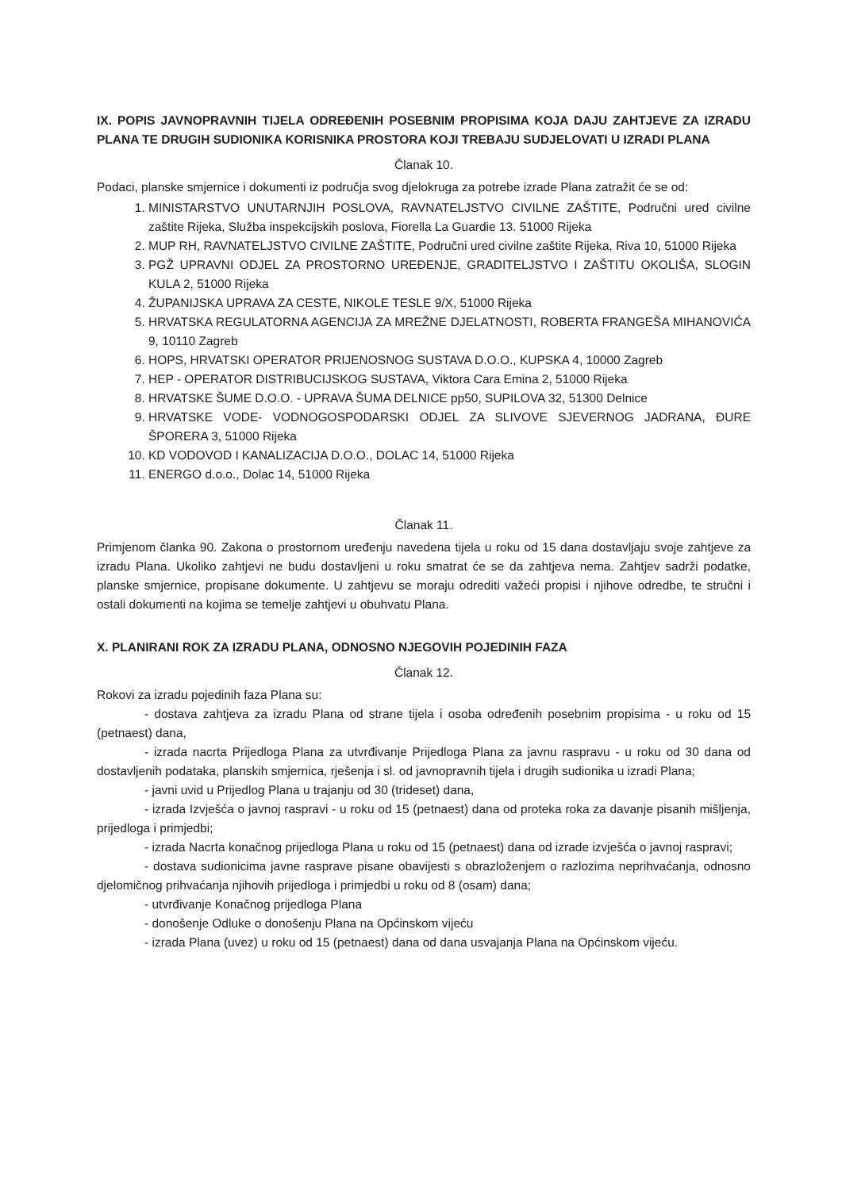IX. POPIS JAVNOPRAVNIH TIJELA ODREĐENIH POSEBNIM PROPISIMA KOJA DAJU ZAHTJEVE ZA IZRADU PLANA TE DRUGIH SUDIONIKA KORISNIKA PROSTORA KOJI TREBAJU SUDJELOVATI U IZRADI PLANA
Članak 10.
Podaci, planske smjernice i dokumenti iz područja svog djelokruga za potrebe izrade Plana zatražit će se od:
1. MINISTARSTVO UNUTARNJIH POSLOVA, RAVNATELJSTVO CIVILNE ZAŠTITE, Područni ured civilne zaštite Rijeka, Služba inspekcijskih poslova, Fiorella La Guardie 13. 51000 Rijeka
2. MUP RH, RAVNATELJSTVO CIVILNE ZAŠTITE, Područni ured civilne zaštite Rijeka, Riva 10, 51000 Rijeka
3. PGŽ UPRAVNI ODJEL ZA PROSTORNO UREĐENJE, GRADITELJSTVO I ZAŠTITU OKOLIŠA, SLOGIN KULA 2, 51000 Rijeka
4. ŽUPANIJSKA UPRAVA ZA CESTE, NIKOLE TESLE 9/X, 51000 Rijeka
5. HRVATSKA REGULATORNA AGENCIJA ZA MREŽNE DJELATNOSTI, ROBERTA FRANGEŠA MIHANOVIĆA 9, 10110 Zagreb
6. HOPS, HRVATSKI OPERATOR PRIJENOSNOG SUSTAVA D.O.O., KUPSKA 4, 10000 Zagreb
7. HEP - OPERATOR DISTRIBUCIJSKOG SUSTAVA, Viktora Cara Emina 2, 51000 Rijeka
8. HRVATSKE ŠUME D.O.O. - UPRAVA ŠUMA DELNICE pp50, SUPILOVA 32, 51300 Delnice
9. HRVATSKE VODE- VODNOGOSPODARSKI ODJEL ZA SLIVOVE SJEVERNOG JADRANA, ĐURE ŠPORERA 3, 51000 Rijeka
10. KD VODOVOD I KANALIZACIJA D.O.O., DOLAC 14, 51000 Rijeka
11. ENERGO d.o.o., Dolac 14, 51000 Rijeka
Članak 11.
Primjenom članka 90. Zakona o prostornom uređenju navedena tijela u roku od 15 dana dostavljaju svoje zahtjeve za izradu Plana. Ukoliko zahtjevi ne budu dostavljeni u roku smatrat će se da zahtjeva nema. Zahtjev sadrži podatke, planske smjernice, propisane dokumente. U zahtjevu se moraju odrediti važeći propisi i njihove odredbe, te stručni i ostali dokumenti na kojima se temelje zahtjevi u obuhvatu Plana.
X. PLANIRANI ROK ZA IZRADU PLANA, ODNOSNO NJEGOVIH POJEDINIH FAZA
Članak 12.
Rokovi za izradu pojedinih faza Plana su:
- dostava zahtjeva za izradu Plana od strane tijela i osoba određenih posebnim propisima - u roku od 15 (petnaest) dana,
- izrada nacrta Prijedloga Plana za utvrđivanje Prijedloga Plana za javnu raspravu - u roku od 30 dana od dostavljenih podataka, planskih smjernica, rješenja i sl. od javnopravnih tijela i drugih sudionika u izradi Plana;
- javni uvid u Prijedlog Plana u trajanju od 30 (trideset) dana,
- izrada Izvješća o javnoj raspravi - u roku od 15 (petnaest) dana od proteka roka za davanje pisanih mišljenja, prijedloga i primjedbi;
- izrada Nacrta konačnog prijedloga Plana u roku od 15 (petnaest) dana od izrade izvješća o javnoj raspravi;
- dostava sudionicima javne rasprave pisane obavijesti s obrazloženjem o razlozima neprihvaćanja, odnosno djelomičnog prihvaćanja njihovih prijedloga i primjedbi u roku od 8 (osam) dana;
- utvrđivanje Konačnog prijedloga Plana
- donošenje Odluke o donošenju Plana na Općinskom vijeću
- izrada Plana (uvez) u roku od 15 (petnaest) dana od dana usvajanja Plana na Općinskom vijeću.